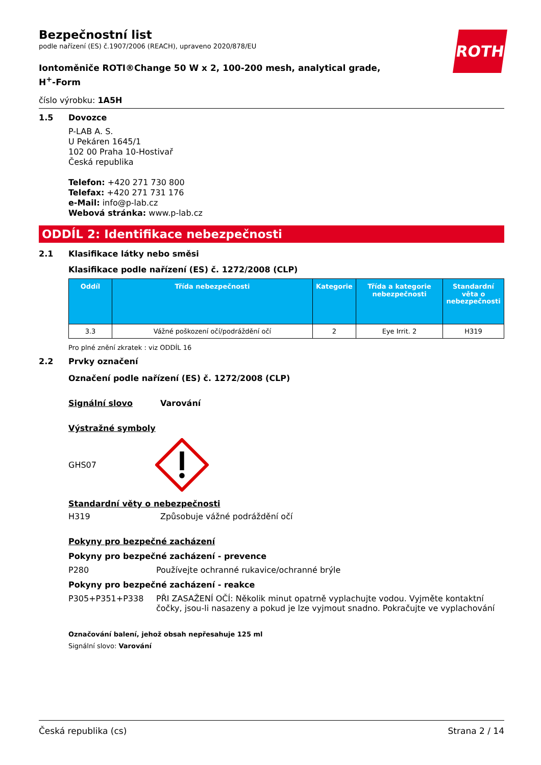ROTH
Bezpečnostní list
podle nařízení (ES) č.1907/2006 (REACH), upraveno 2020/878/EU
Iontoměniče ROTI®Change 50 W x 2, 100-200 mesh, analytical grade, H<sup>+</sup>-Form
číslo výrobku: 1A5H
1.5 Dovozce
P-LAB A. S.
U Pekáren 1645/1
102 00 Praha 10-Hostivař
Česká republika
Telefon: +420 271 730 800
Telefax: +420 271 731 176
e-Mail: info@p-lab.cz
Webová stránka: www.p-lab.cz
ODDÍL 2: Identifikace nebezpečnosti
2.1 Klasifikace látky nebo směsi
Klasifikace podle nařízení (ES) č. 1272/2008 (CLP)
| Oddíl | Třída nebezpečnosti | Kategorie | Třída a kategorie nebezpečnosti | Standardní věta o nebezpečnosti |
| --- | --- | --- | --- | --- |
| 3.3 | Vážné poškození očí/podráždění očí | 2 | Eye Irrit. 2 | H319 |
Pro plné znění zkratek : viz ODDÍL 16
2.2 Prvky označení
Označení podle nařízení (ES) č. 1272/2008 (CLP)
Signální slovo Varování
Výstražné symboly
GHS07
Standardní věty o nebezpečnosti
H319 Způsobuje vážné podráždění očí
Pokyny pro bezpečné zacházení
Pokyny pro bezpečné zacházení - prevence
P280 Používejte ochranné rukavice/ochranné brýle
Pokyny pro bezpečné zacházení - reakce
P305+P351+P338 PŘI ZASAŽENÍ OČÍ: Několik minut opatrně vyplachujte vodou. Vyjměte kontaktní čočky, jsou-li nasazeny a pokud je lze vyjmout snadno. Pokračujte ve vyplachování
Označování balení, jehož obsah nepřesahuje 125 ml
Signální slovo: Varování
Česká republika (cs) Strana 2 / 14